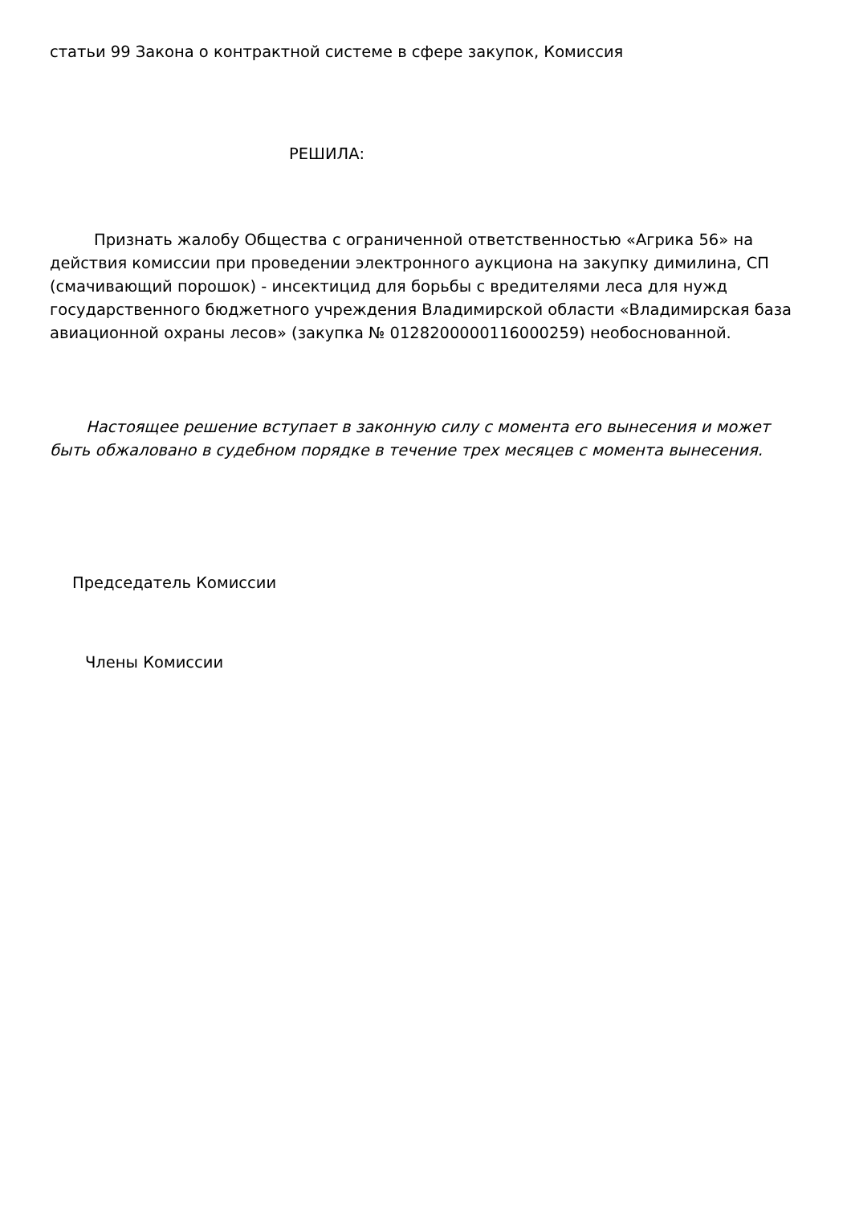статьи 99 Закона о контрактной системе в сфере закупок, Комиссия
РЕШИЛА:
Признать жалобу Общества с ограниченной ответственностью «Агрика 56» на действия комиссии при проведении электронного аукциона на закупку димилина, СП (смачивающий порошок) - инсектицид для борьбы с вредителями леса для нужд государственного бюджетного учреждения Владимирской области «Владимирская база авиационной охраны лесов» (закупка № 0128200000116000259) необоснованной.
Настоящее решение вступает в законную силу с момента его вынесения и может быть обжалован​о в судебном порядке в течение трех месяцев с момента вынесения.
Председатель Комиссии
Члены Комиссии